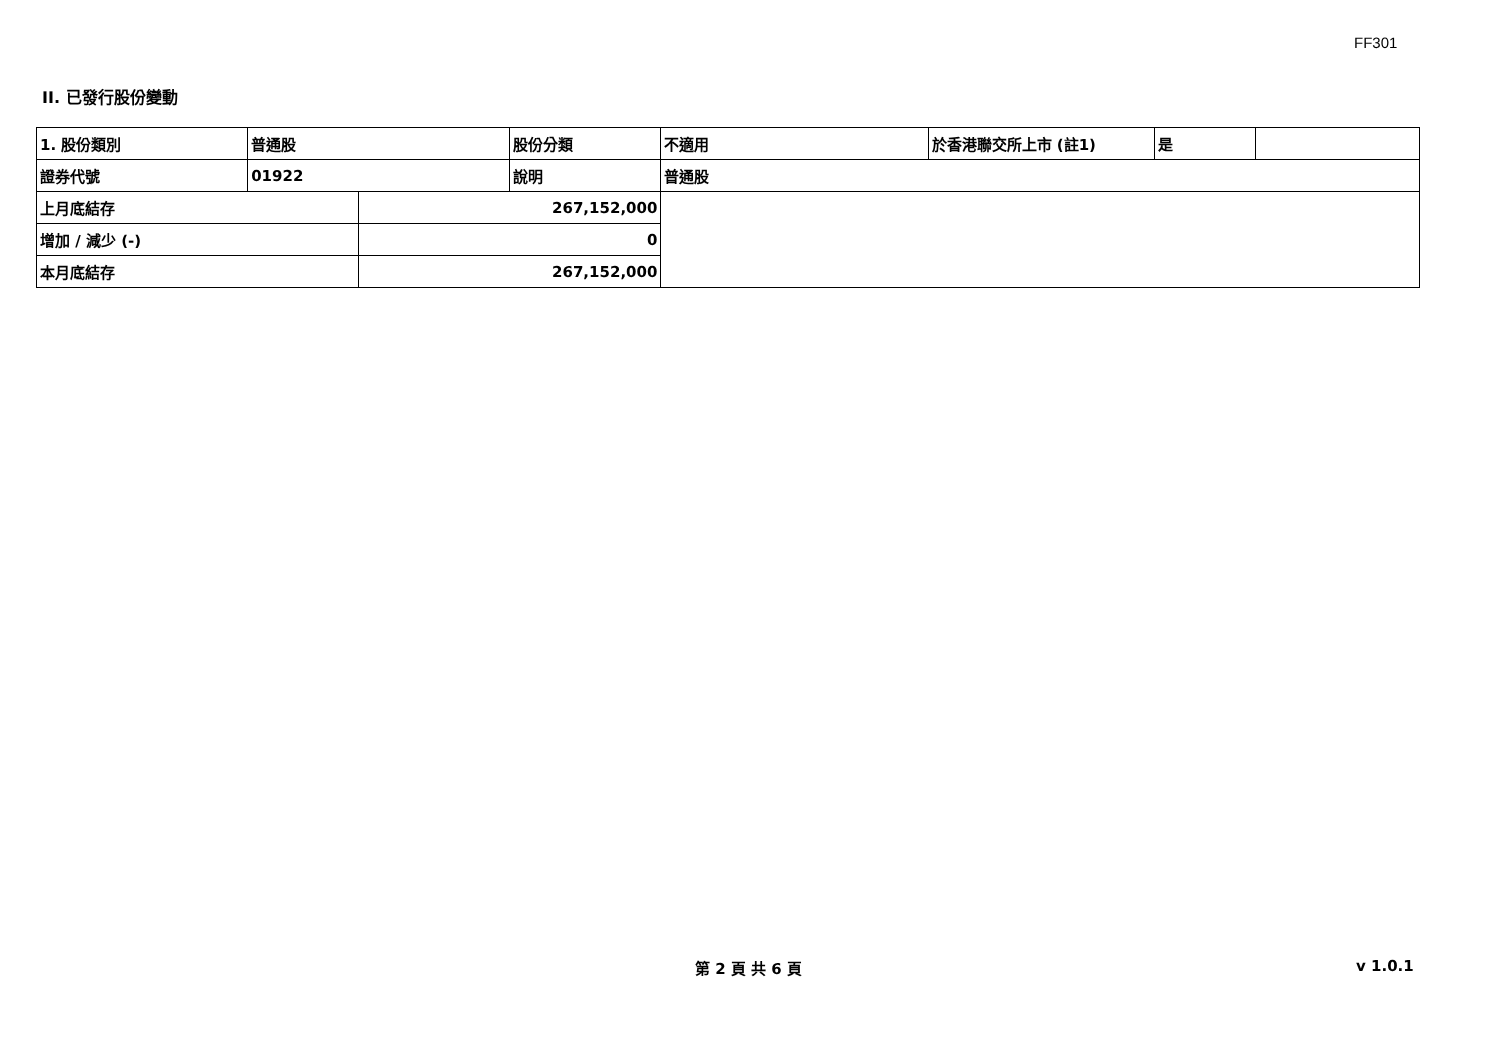FF301
II. 已發行股份變動
| 1. 股份類別 | 普通股 | | 股份分類 | 不適用 | 於香港聯交所上市 (註1) | 是 | |
| 證券代號 | 01922 | | 說明 | 普通股 | | | |
| 上月底結存 | | 267,152,000 | | | | | |
| 增加 / 減少 (-) | | 0 | | | | | |
| 本月底結存 | | 267,152,000 | | | | | |
第 2 頁 共 6 頁 v 1.0.1